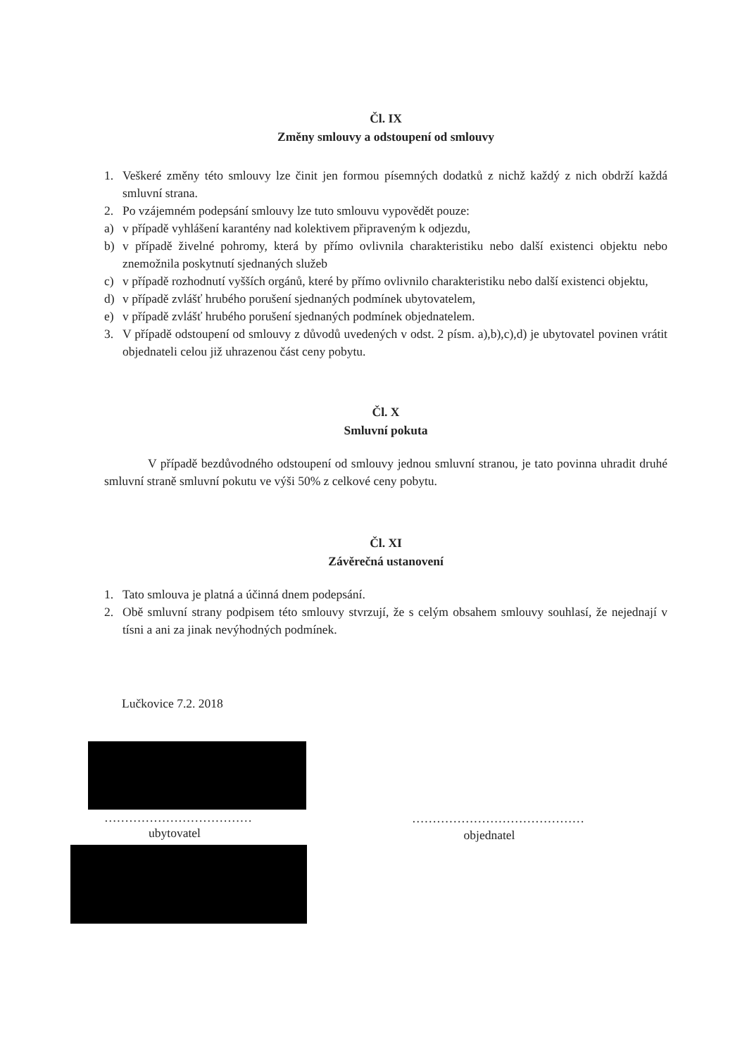Čl. IX
Změny smlouvy a odstoupení od smlouvy
1. Veškeré změny této smlouvy lze činit jen formou písemných dodatků z nichž každý z nich obdrží každá smluvní strana.
2. Po vzájemném podepsání smlouvy lze tuto smlouvu vypovědět pouze:
a) v případě vyhlášení karantény nad kolektivem připraveným k odjezdu,
b) v případě živelné pohromy, která by přímo ovlivnila charakteristiku nebo další existenci objektu nebo znemožnila poskytnutí sjednaných služeb
c) v případě rozhodnutí vyšších orgánů, které by přímo ovlivnilo charakteristiku nebo další existenci objektu,
d) v případě zvlášť hrubého porušení sjednaných podmínek ubytovatelem,
e) v případě zvlášť hrubého porušení sjednaných podmínek objednatelem.
3. V případě odstoupení od smlouvy z důvodů uvedených v odst. 2 písm. a),b),c),d) je ubytovatel povinen vrátit objednateli celou již uhrazenou část ceny pobytu.
Čl. X
Smluvní pokuta
V případě bezdůvodného odstoupení od smlouvy jednou smluvní stranou, je tato povinna uhradit druhé smluvní straně smluvní pokutu ve výši 50% z celkové ceny pobytu.
Čl. XI
Závěrečná ustanovení
1. Tato smlouva je platná a účinná dnem podepsání.
2. Obě smluvní strany podpisem této smlouvy stvrzují, že s celým obsahem smlouvy souhlasí, že nejednají v tísni a ani za jinak nevýhodných podmínek.
Lučkovice 7.2. 2018
………………………………
ubytovatel
……………………………………
objednatel